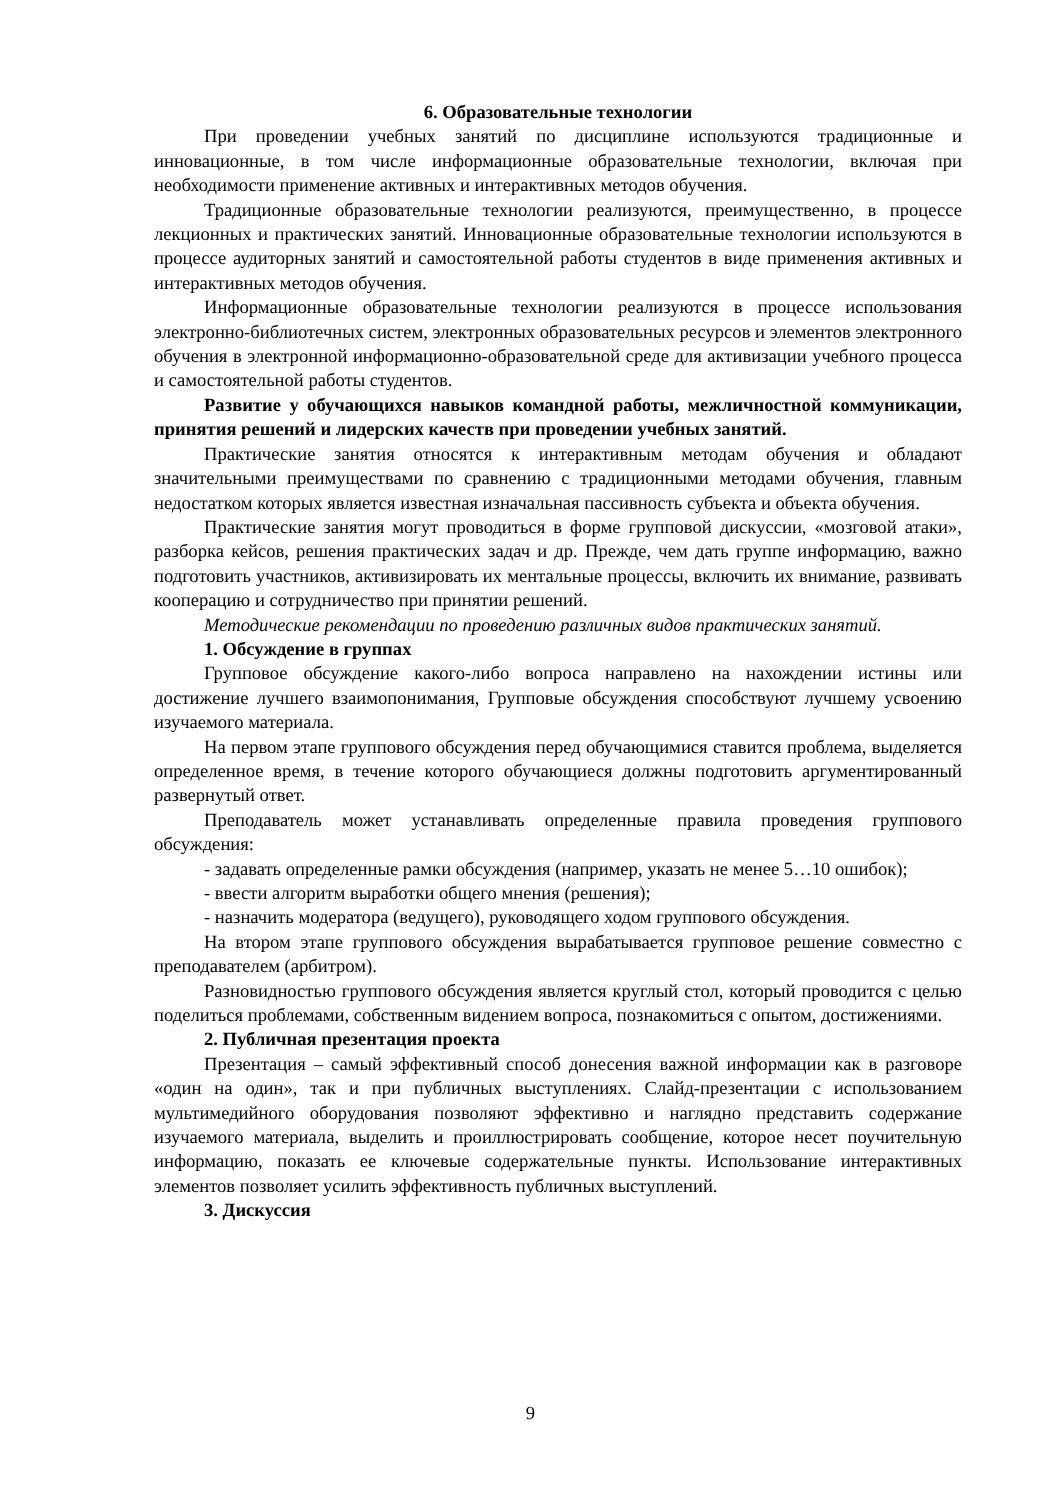6. Образовательные технологии
При проведении учебных занятий по дисциплине используются традиционные и инновационные, в том числе информационные образовательные технологии, включая при необходимости применение активных и интерактивных методов обучения.
Традиционные образовательные технологии реализуются, преимущественно, в процессе лекционных и практических занятий. Инновационные образовательные технологии используются в процессе аудиторных занятий и самостоятельной работы студентов в виде применения активных и интерактивных методов обучения.
Информационные образовательные технологии реализуются в процессе использования электронно-библиотечных систем, электронных образовательных ресурсов и элементов электронного обучения в электронной информационно-образовательной среде для активизации учебного процесса и самостоятельной работы студентов.
Развитие у обучающихся навыков командной работы, межличностной коммуникации, принятия решений и лидерских качеств при проведении учебных занятий.
Практические занятия относятся к интерактивным методам обучения и обладают значительными преимуществами по сравнению с традиционными методами обучения, главным недостатком которых является известная изначальная пассивность субъекта и объекта обучения.
Практические занятия могут проводиться в форме групповой дискуссии, «мозговой атаки», разборка кейсов, решения практических задач и др. Прежде, чем дать группе информацию, важно подготовить участников, активизировать их ментальные процессы, включить их внимание, развивать кооперацию и сотрудничество при принятии решений.
Методические рекомендации по проведению различных видов практических занятий.
1. Обсуждение в группах
Групповое обсуждение какого-либо вопроса направлено на нахождении истины или достижение лучшего взаимопонимания, Групповые обсуждения способствуют лучшему усвоению изучаемого материала.
На первом этапе группового обсуждения перед обучающимися ставится проблема, выделяется определенное время, в течение которого обучающиеся должны подготовить аргументированный развернутый ответ.
Преподаватель может устанавливать определенные правила проведения группового обсуждения:
- задавать определенные рамки обсуждения (например, указать не менее 5…10 ошибок);
- ввести алгоритм выработки общего мнения (решения);
- назначить модератора (ведущего), руководящего ходом группового обсуждения.
На втором этапе группового обсуждения вырабатывается групповое решение совместно с преподавателем (арбитром).
Разновидностью группового обсуждения является круглый стол, который проводится с целью поделиться проблемами, собственным видением вопроса, познакомиться с опытом, достижениями.
2. Публичная презентация проекта
Презентация – самый эффективный способ донесения важной информации как в разговоре «один на один», так и при публичных выступлениях. Слайд-презентации с использованием мультимедийного оборудования позволяют эффективно и наглядно представить содержание изучаемого материала, выделить и проиллюстрировать сообщение, которое несет поучительную информацию, показать ее ключевые содержательные пункты. Использование интерактивных элементов позволяет усилить эффективность публичных выступлений.
3. Дискуссия
9